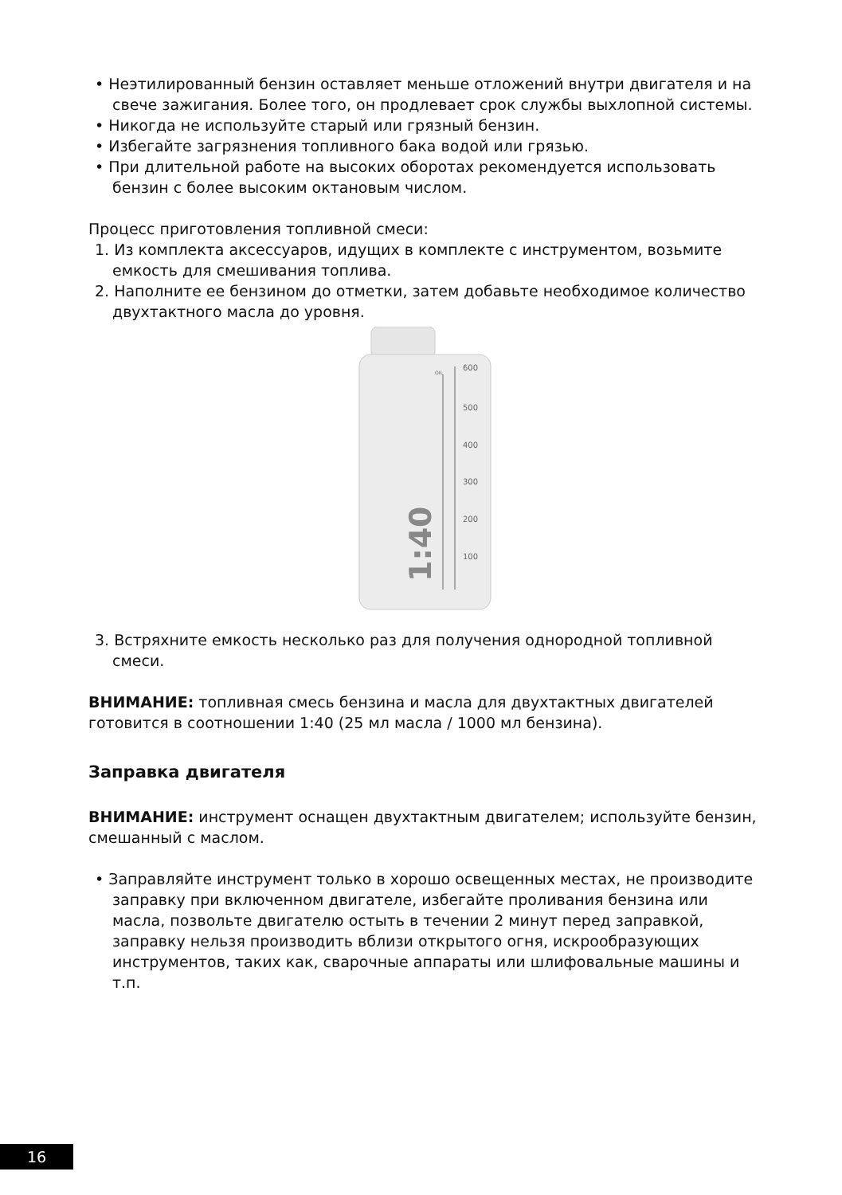• Неэтилированный бензин оставляет меньше отложений внутри двигателя и на свече зажигания. Более того, он продлевает срок службы выхлопной системы.
• Никогда не используйте старый или грязный бензин.
• Избегайте загрязнения топливного бака водой или грязью.
• При длительной работе на высоких оборотах рекомендуется использовать бензин с более высоким октановым числом.
Процесс приготовления топливной смеси:
1. Из комплекта аксессуаров, идущих в комплекте с инструментом, возьмите емкость для смешивания топлива.
2. Наполните ее бензином до отметки, затем добавьте необходимое количество двухтактного масла до уровня.
600
OIL
500
400
300
200
100
1:40
3. Встряхните емкость несколько раз для получения однородной топливной смеси.
ВНИМАНИЕ: топливная смесь бензина и масла для двухтактных двигателей готовится в соотношении 1:40 (25 мл масла / 1000 мл бензина).
Заправка двигателя
ВНИМАНИЕ: инструмент оснащен двухтактным двигателем; используйте бензин, смешанный с маслом.
• Заправляйте инструмент только в хорошо освещенных местах, не производите заправку при включенном двигателе, избегайте проливания бензина или масла, позвольте двигателю остыть в течении 2 минут перед заправкой, заправку нельзя производить вблизи открытого огня, искрообразующих инструментов, таких как, сварочные аппараты или шлифовальные машины и т.п.
16